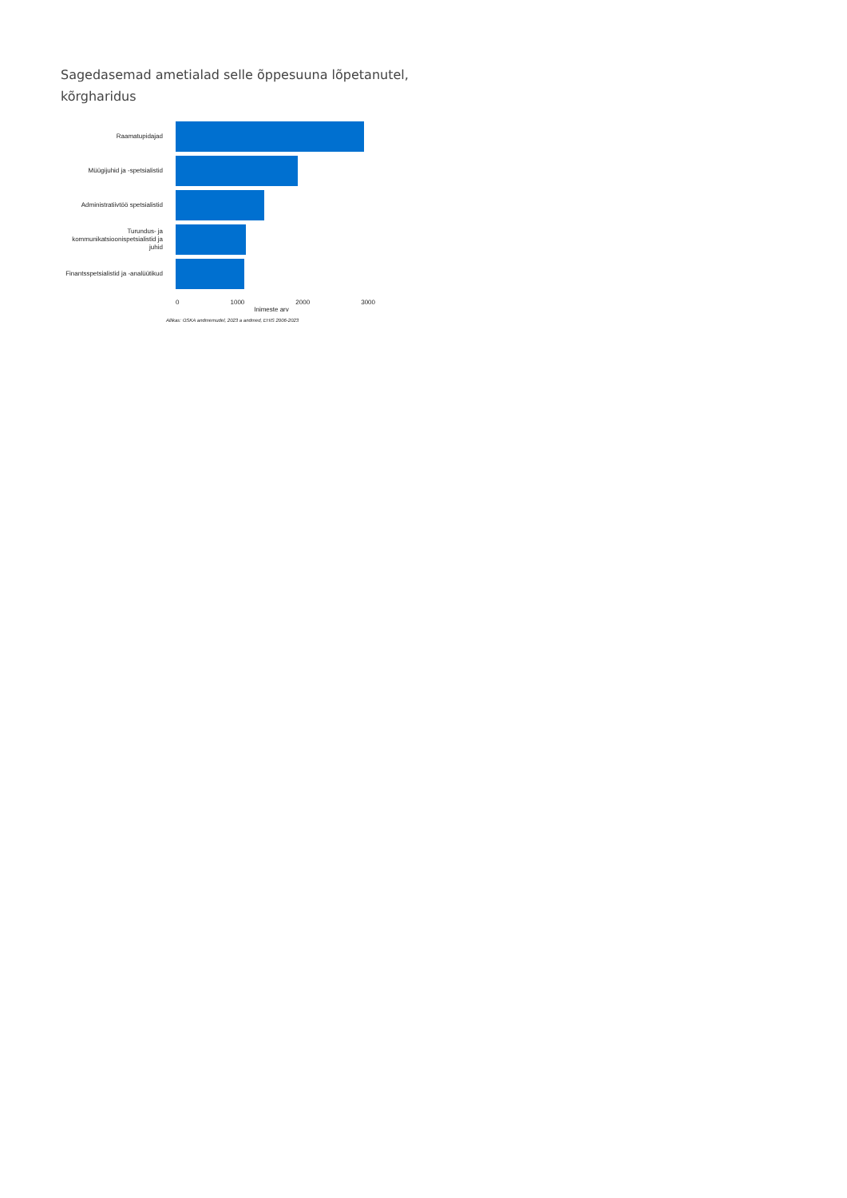Sagedasemad ametialad selle õppesuuna lõpetanutel, kõrgharidus
Raamatupidajad
Müügijuhid ja -spetsialistid
Administratiivtöö spetsialistid
Turundus- ja kommunikatsioonispetsialistid ja juhid
Finantsspetsialistid ja -analüütikud
0 1000 2000 3000
Inimeste arv
Allikas: OSKA andmemudel, 2023 a andmed, EHIS 2006-2023